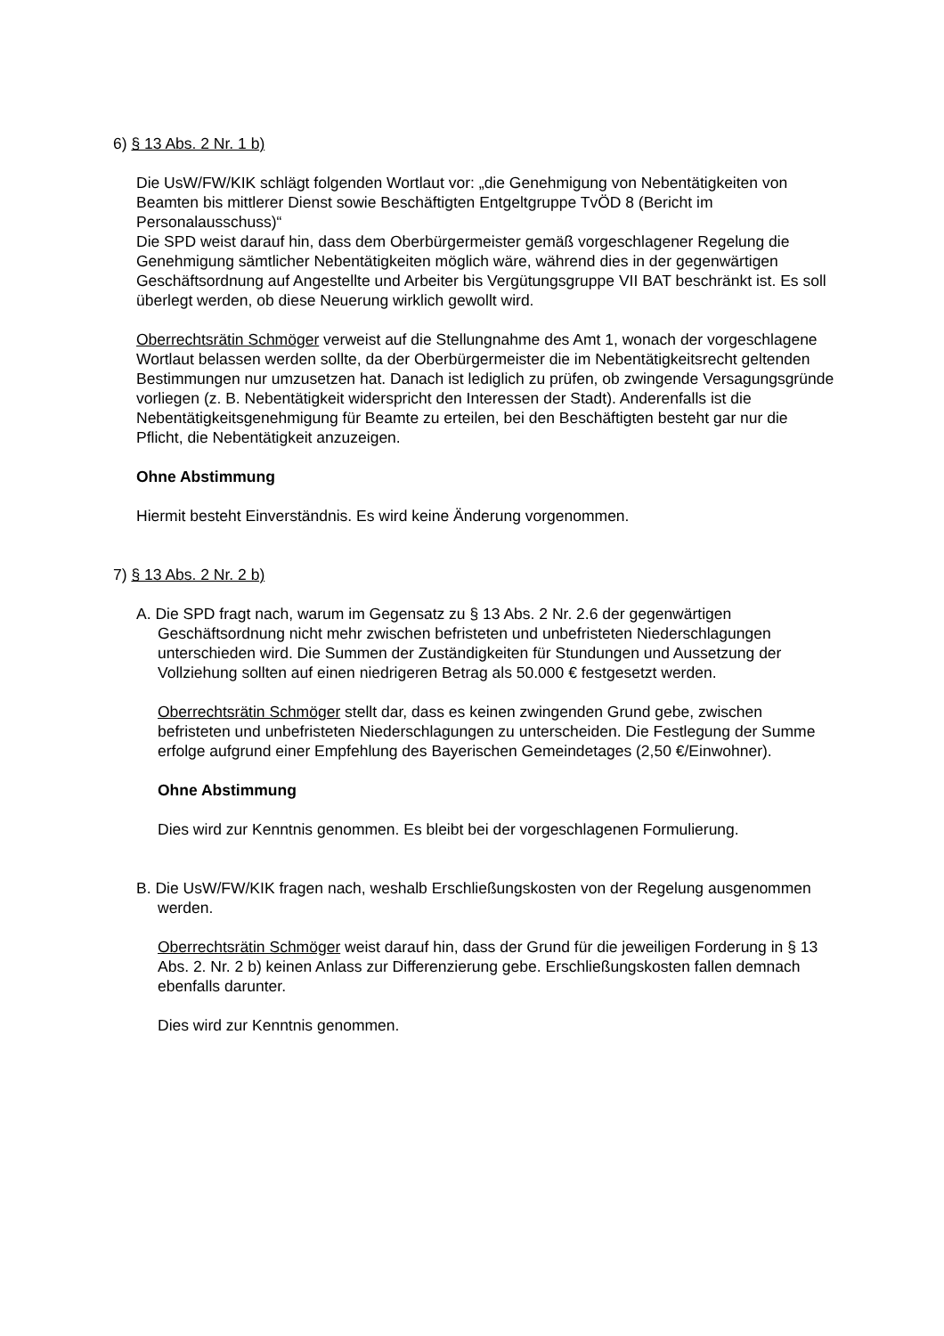6) § 13 Abs. 2 Nr. 1 b)
Die UsW/FW/KIK schlägt folgenden Wortlaut vor: „die Genehmigung von Nebentätigkeiten von Beamten bis mittlerer Dienst sowie Beschäftigten Entgeltgruppe TvÖD 8 (Bericht im Personalausschuss)“
Die SPD weist darauf hin, dass dem Oberbürgermeister gemäß vorgeschlagener Regelung die Genehmigung sämtlicher Nebentätigkeiten möglich wäre, während dies in der gegenwärtigen Geschäftsordnung auf Angestellte und Arbeiter bis Vergütungsgruppe VII BAT beschränkt ist. Es soll überlegt werden, ob diese Neuerung wirklich gewollt wird.
Oberrechtsrätin Schmöger verweist auf die Stellungnahme des Amt 1, wonach der vorgeschlagene Wortlaut belassen werden sollte, da der Oberbürgermeister die im Nebentätigkeitsrecht geltenden Bestimmungen nur umzusetzen hat. Danach ist lediglich zu prüfen, ob zwingende Versagungsgründe vorliegen (z. B. Nebentätigkeit widerspricht den Interessen der Stadt). Anderenfalls ist die Nebentätigkeitsgenehmigung für Beamte zu erteilen, bei den Beschäftigten besteht gar nur die Pflicht, die Nebentätigkeit anzuzeigen.
Ohne Abstimmung
Hiermit besteht Einverständnis. Es wird keine Änderung vorgenommen.
7) § 13 Abs. 2 Nr. 2 b)
A. Die SPD fragt nach, warum im Gegensatz zu § 13 Abs. 2 Nr. 2.6 der gegenwärtigen Geschäftsordnung nicht mehr zwischen befristeten und unbefristeten Niederschlagungen unterschieden wird. Die Summen der Zuständigkeiten für Stundungen und Aussetzung der Vollziehung sollten auf einen niedrigeren Betrag als 50.000 € festgesetzt werden.
Oberrechtsrätin Schmöger stellt dar, dass es keinen zwingenden Grund gebe, zwischen befristeten und unbefristeten Niederschlagungen zu unterscheiden. Die Festlegung der Summe erfolge aufgrund einer Empfehlung des Bayerischen Gemeindetages (2,50 €/Einwohner).
Ohne Abstimmung
Dies wird zur Kenntnis genommen. Es bleibt bei der vorgeschlagenen Formulierung.
B. Die UsW/FW/KIK fragen nach, weshalb Erschließungskosten von der Regelung ausgenommen werden.
Oberrechtsrätin Schmöger weist darauf hin, dass der Grund für die jeweiligen Forderung in § 13 Abs. 2. Nr. 2 b) keinen Anlass zur Differenzierung gebe. Erschließungskosten fallen demnach ebenfalls darunter.
Dies wird zur Kenntnis genommen.